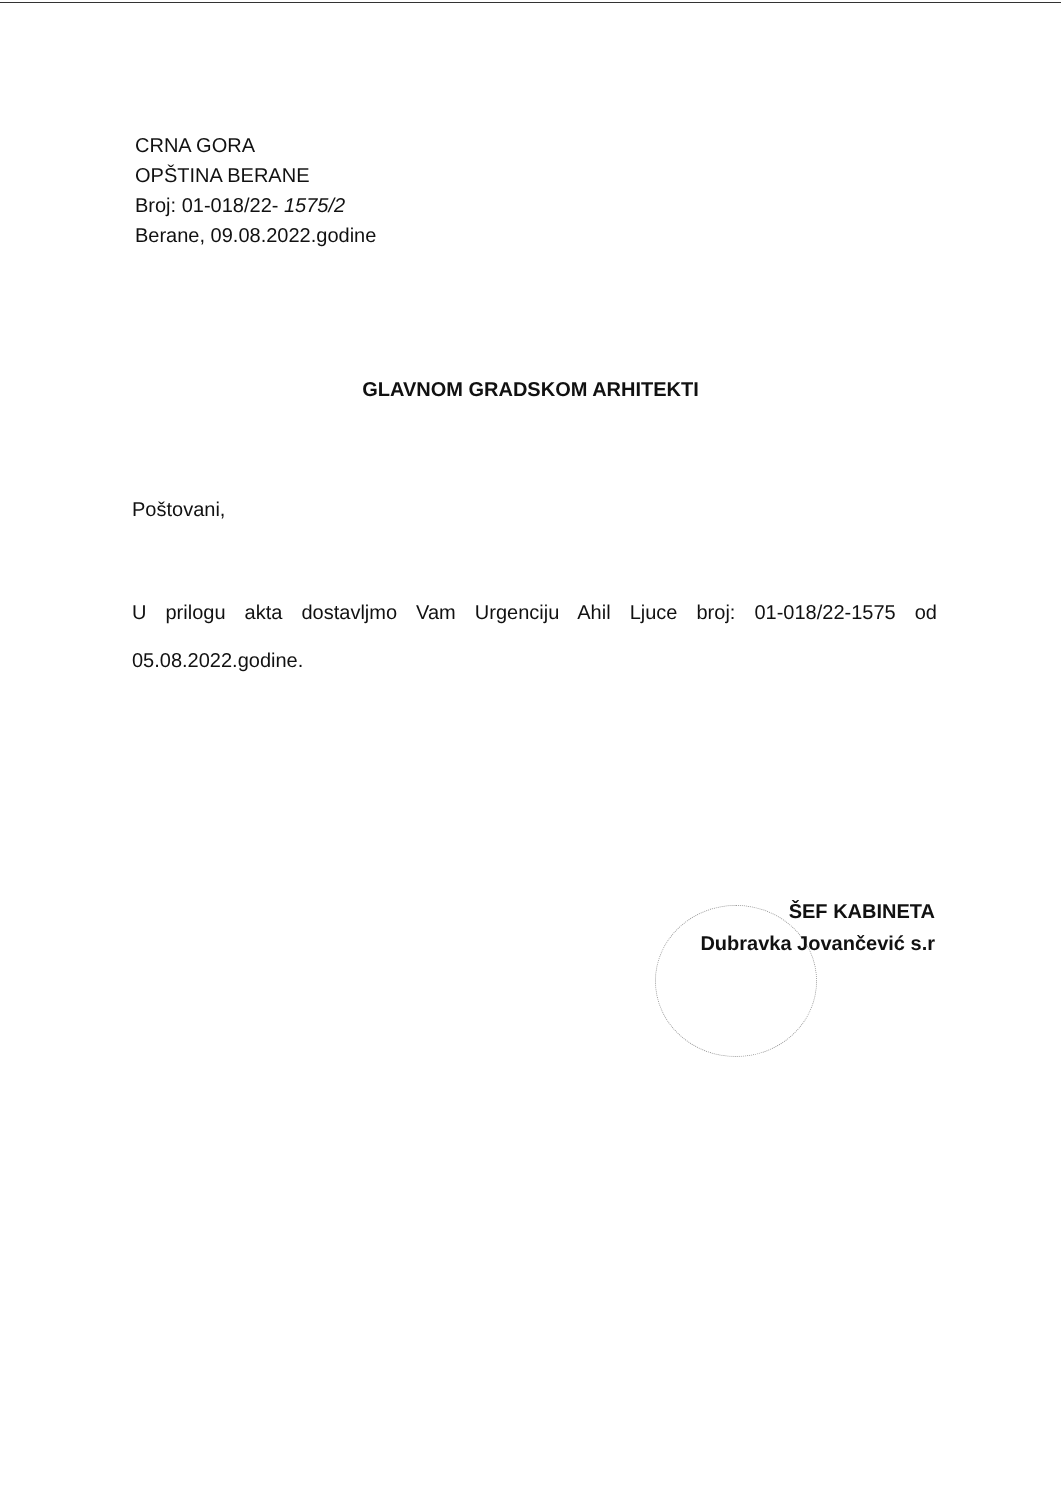CRNA GORA
OPŠTINA BERANE
Broj: 01-018/22- 1575/2
Berane, 09.08.2022.godine
GLAVNOM GRADSKOM ARHITEKTI
Poštovani,
U prilogu akta dostavljmo Vam Urgenciju Ahil Ljuce broj: 01-018/22-1575 od 05.08.2022.godine.
ŠEF KABINETA
Dubravka Jovančević s.r